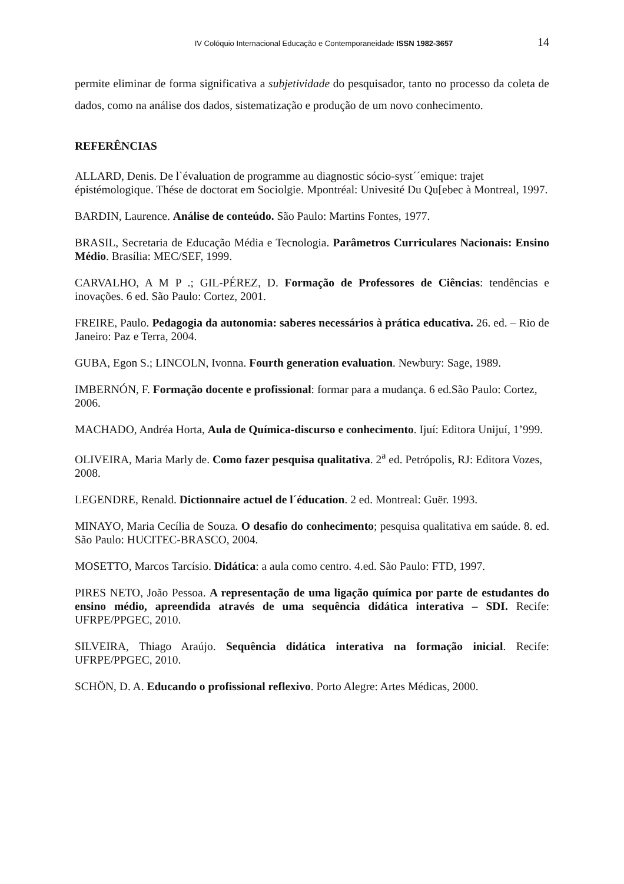IV Colóquio Internacional Educação e Contemporaneidade ISSN 1982-3657 14
permite eliminar de forma significativa a subjetividade do pesquisador, tanto no processo da coleta de dados, como na análise dos dados, sistematização e produção de um novo conhecimento.
REFERÊNCIAS
ALLARD, Denis. De l`évaluation de programme au diagnostic sócio-syst´´emique: trajet épistémologique. Thése de doctorat em Sociolgie. Mpontréal: Univesité Du Qu[ebec à Montreal, 1997.
BARDIN, Laurence. Análise de conteúdo. São Paulo: Martins Fontes, 1977.
BRASIL, Secretaria de Educação Média e Tecnologia. Parâmetros Curriculares Nacionais: Ensino Médio. Brasília: MEC/SEF, 1999.
CARVALHO, A M P .; GIL-PÉREZ, D. Formação de Professores de Ciências: tendências e inovações. 6 ed. São Paulo: Cortez, 2001.
FREIRE, Paulo. Pedagogia da autonomia: saberes necessários à prática educativa. 26. ed. – Rio de Janeiro: Paz e Terra, 2004.
GUBA, Egon S.; LINCOLN, Ivonna. Fourth generation evaluation. Newbury: Sage, 1989.
IMBERNÓN, F. Formação docente e profissional: formar para a mudança. 6 ed.São Paulo: Cortez, 2006.
MACHADO, Andréa Horta, Aula de Química-discurso e conhecimento. Ijuí: Editora Unijuí, 1’999.
OLIVEIRA, Maria Marly de. Como fazer pesquisa qualitativa. 2<sup>a</sup> ed. Petrópolis, RJ: Editora Vozes, 2008.
LEGENDRE, Renald. Dictionnaire actuel de l´éducation. 2 ed. Montreal: Guër. 1993.
MINAYO, Maria Cecília de Souza. O desafio do conhecimento; pesquisa qualitativa em saúde. 8. ed. São Paulo: HUCITEC-BRASCO, 2004.
MOSETTO, Marcos Tarcísio. Didática: a aula como centro. 4.ed. São Paulo: FTD, 1997.
PIRES NETO, João Pessoa. A representação de uma ligação química por parte de estudantes do ensino médio, apreendida através de uma sequência didática interativa – SDI. Recife: UFRPE/PPGEC, 2010.
SILVEIRA, Thiago Araújo. Sequência didática interativa na formação inicial. Recife: UFRPE/PPGEC, 2010.
SCHÖN, D. A. Educando o profissional reflexivo. Porto Alegre: Artes Médicas, 2000.